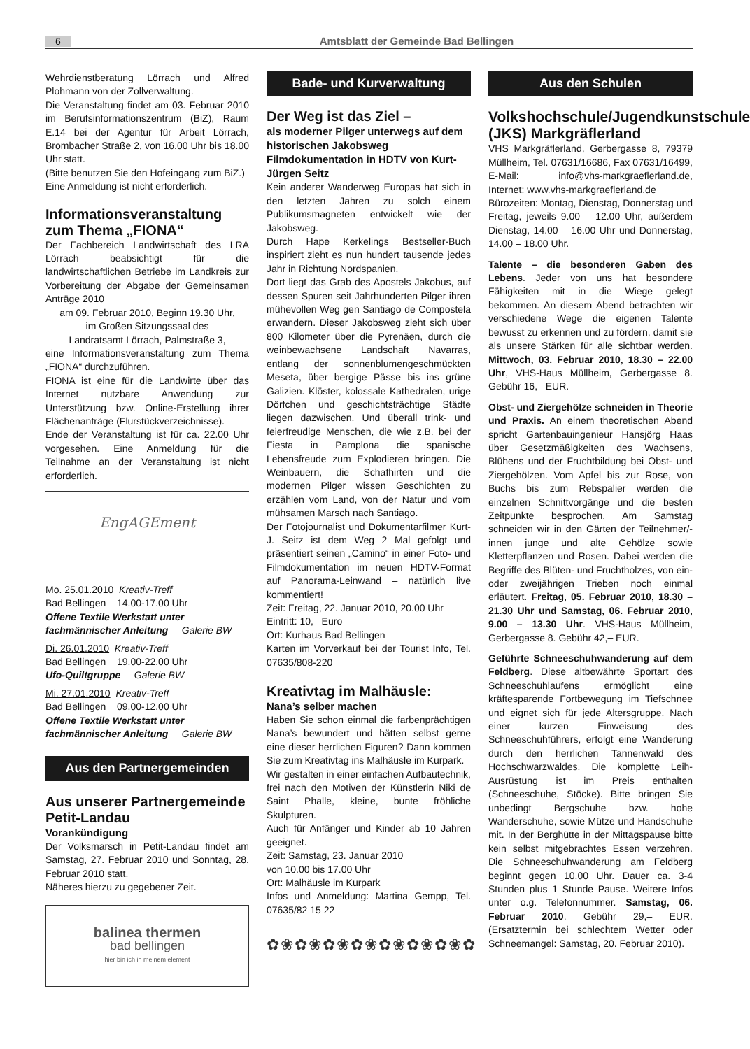6
Amtsblatt der Gemeinde Bad Bellingen
Wehrdienstberatung Lörrach und Alfred Plohmann von der Zollverwaltung.
Die Veranstaltung findet am 03. Februar 2010 im Berufsinformationszentrum (BiZ), Raum E.14 bei der Agentur für Arbeit Lörrach, Brombacher Straße 2, von 16.00 Uhr bis 18.00 Uhr statt.
(Bitte benutzen Sie den Hofeingang zum BiZ.)
Eine Anmeldung ist nicht erforderlich.
Informationsveranstaltung zum Thema „FIONA“
Der Fachbereich Landwirtschaft des LRA Lörrach beabsichtigt für die landwirtschaftlichen Betriebe im Landkreis zur Vorbereitung der Abgabe der Gemeinsamen Anträge 2010
am 09. Februar 2010, Beginn 19.30 Uhr,
im Großen Sitzungssaal des
Landratsamt Lörrach, Palmstraße 3,
eine Informationsveranstaltung zum Thema „FIONA“ durchzuführen.
FIONA ist eine für die Landwirte über das Internet nutzbare Anwendung zur Unterstützung bzw. Online-Erstellung ihrer Flächenanträge (Flurstückverzeichnisse).
Ende der Veranstaltung ist für ca. 22.00 Uhr vorgesehen. Eine Anmeldung für die Teilnahme an der Veranstaltung ist nicht erforderlich.
EngAGEment
Mo. 25.01.2010 Kreativ-Treff
Bad Bellingen 14.00-17.00 Uhr
Offene Textile Werkstatt unter fachmännischer Anleitung Galerie BW
Di. 26.01.2010 Kreativ-Treff
Bad Bellingen 19.00-22.00 Uhr
Ufo-Quiltgruppe Galerie BW
Mi. 27.01.2010 Kreativ-Treff
Bad Bellingen 09.00-12.00 Uhr
Offene Textile Werkstatt unter fachmännischer Anleitung Galerie BW
Aus den Partnergemeinden
Aus unserer Partnergemeinde Petit-Landau
Vorankündigung
Der Volksmarsch in Petit-Landau findet am Samstag, 27. Februar 2010 und Sonntag, 28. Februar 2010 statt.
Näheres hierzu zu gegebener Zeit.
balinea thermen
bad bellingen
hier bin ich in meinem element
Bade- und Kurverwaltung
Der Weg ist das Ziel –
als moderner Pilger unterwegs auf dem historischen Jakobsweg Filmdokumentation in HDTV von Kurt-Jürgen Seitz
Kein anderer Wanderweg Europas hat sich in den letzten Jahren zu solch einem Publikumsmagneten entwickelt wie der Jakobsweg.
Durch Hape Kerkelings Bestseller-Buch inspiriert zieht es nun hundert tausende jedes Jahr in Richtung Nordspanien.
Dort liegt das Grab des Apostels Jakobus, auf dessen Spuren seit Jahrhunderten Pilger ihren mühevollen Weg gen Santiago de Compostela erwandern. Dieser Jakobsweg zieht sich über 800 Kilometer über die Pyrenäen, durch die weinbewachsene Landschaft Navarras, entlang der sonnenblumengeschmückten Meseta, über bergige Pässe bis ins grüne Galizien. Klöster, kolossale Kathedralen, urige Dörfchen und geschichtsträchtige Städte liegen dazwischen. Und überall trink- und feierfreudige Menschen, die wie z.B. bei der Fiesta in Pamplona die spanische Lebensfreude zum Explodieren bringen. Die Weinbauern, die Schafhirten und die modernen Pilger wissen Geschichten zu erzählen vom Land, von der Natur und vom mühsamen Marsch nach Santiago.
Der Fotojournalist und Dokumentarfilmer Kurt-J. Seitz ist dem Weg 2 Mal gefolgt und präsentiert seinen „Camino“ in einer Foto- und Filmdokumentation im neuen HDTV-Format auf Panorama-Leinwand – natürlich live kommentiert!
Zeit: Freitag, 22. Januar 2010, 20.00 Uhr
Eintritt: 10,– Euro
Ort: Kurhaus Bad Bellingen
Karten im Vorverkauf bei der Tourist Info, Tel. 07635/808-220
Kreativtag im Malhäusle:
Nana’s selber machen
Haben Sie schon einmal die farbenprächtigen Nana’s bewundert und hätten selbst gerne eine dieser herrlichen Figuren? Dann kommen Sie zum Kreativtag ins Malhäusle im Kurpark.
Wir gestalten in einer einfachen Aufbautechnik, frei nach den Motiven der Künstlerin Niki de Saint Phalle, kleine, bunte fröhliche Skulpturen.
Auch für Anfänger und Kinder ab 10 Jahren geeignet.
Zeit: Samstag, 23. Januar 2010
von 10.00 bis 17.00 Uhr
Ort: Malhäusle im Kurpark
Infos und Anmeldung: Martina Gempp, Tel. 07635/82 15 22
✿❀✿❀✿❀✿❀✿❀✿❀✿❀✿
Aus den Schulen
Volkshochschule/Jugendkunstschule (JKS) Markgräflerland
VHS Markgräflerland, Gerbergasse 8, 79379 Müllheim, Tel. 07631/16686, Fax 07631/16499, E-Mail: info@vhs-markgraeflerland.de, Internet: www.vhs-markgraeflerland.de
Bürozeiten: Montag, Dienstag, Donnerstag und Freitag, jeweils 9.00 – 12.00 Uhr, außerdem Dienstag, 14.00 – 16.00 Uhr und Donnerstag, 14.00 – 18.00 Uhr.
Talente – die besonderen Gaben des Lebens. Jeder von uns hat besondere Fähigkeiten mit in die Wiege gelegt bekommen. An diesem Abend betrachten wir verschiedene Wege die eigenen Talente bewusst zu erkennen und zu fördern, damit sie als unsere Stärken für alle sichtbar werden. Mittwoch, 03. Februar 2010, 18.30 – 22.00 Uhr, VHS-Haus Müllheim, Gerbergasse 8. Gebühr 16,– EUR.
Obst- und Ziergehölze schneiden in Theorie und Praxis. An einem theoretischen Abend spricht Gartenbauingenieur Hansjörg Haas über Gesetzmäßigkeiten des Wachsens, Blühens und der Fruchtbildung bei Obst- und Ziergehölzen. Vom Apfel bis zur Rose, von Buchs bis zum Rebspalier werden die einzelnen Schnittvorgänge und die besten Zeitpunkte besprochen. Am Samstag schneiden wir in den Gärten der Teilnehmer/-innen junge und alte Gehölze sowie Kletterpflanzen und Rosen. Dabei werden die Begriffe des Blüten- und Fruchtholzes, von ein- oder zweijährigen Trieben noch einmal erläutert. Freitag, 05. Februar 2010, 18.30 – 21.30 Uhr und Samstag, 06. Februar 2010, 9.00 – 13.30 Uhr. VHS-Haus Müllheim, Gerbergasse 8. Gebühr 42,– EUR.
Geführte Schneeschuhwanderung auf dem Feldberg. Diese altbewährte Sportart des Schneeschuhlaufens ermöglicht eine kräftesparende Fortbewegung im Tiefschnee und eignet sich für jede Altersgruppe. Nach einer kurzen Einweisung des Schneeschuhführers, erfolgt eine Wanderung durch den herrlichen Tannenwald des Hochschwarzwaldes. Die komplette Leih-Ausrüstung ist im Preis enthalten (Schneeschuhe, Stöcke). Bitte bringen Sie unbedingt Bergschuhe bzw. hohe Wanderschuhe, sowie Mütze und Handschuhe mit. In der Berghütte in der Mittagspause bitte kein selbst mitgebrachtes Essen verzehren. Die Schneeschuhwanderung am Feldberg beginnt gegen 10.00 Uhr. Dauer ca. 3-4 Stunden plus 1 Stunde Pause. Weitere Infos unter o.g. Telefonnummer. Samstag, 06. Februar 2010. Gebühr 29,– EUR. (Ersatztermin bei schlechtem Wetter oder Schneemangel: Samstag, 20. Februar 2010).